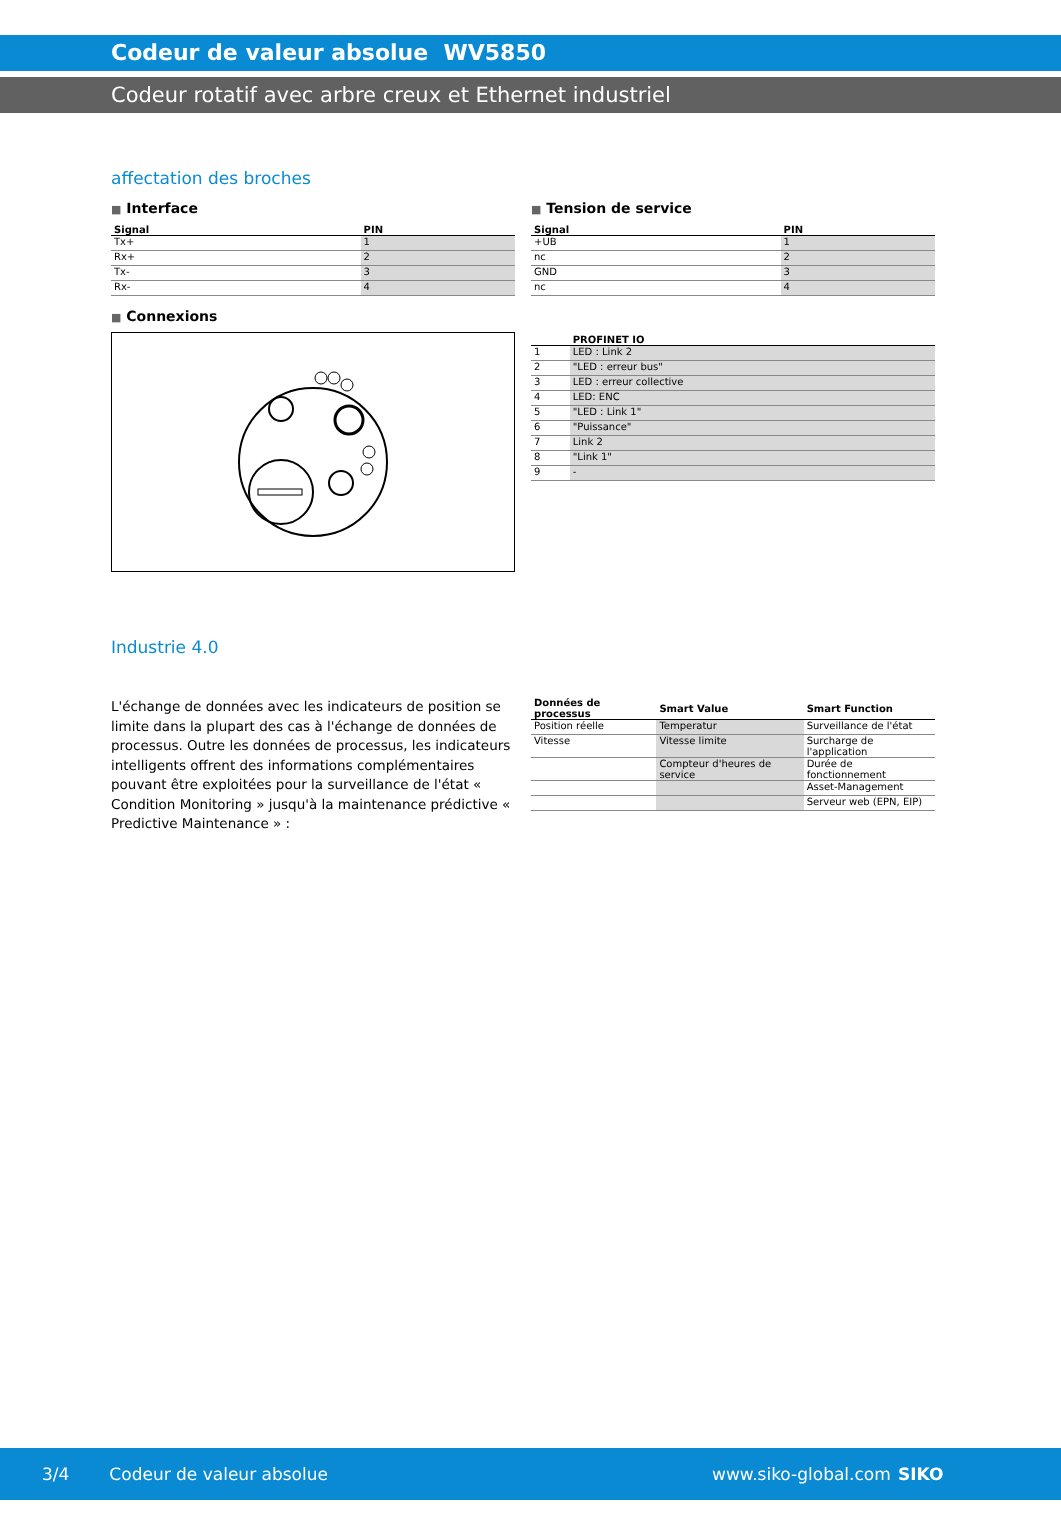Codeur de valeur absolue WV5850
Codeur rotatif avec arbre creux et Ethernet industriel
affectation des broches
■ Interface
| Signal | PIN |
| --- | --- |
| Tx+ | 1 |
| Rx+ | 2 |
| Tx- | 3 |
| Rx- | 4 |
■ Connexions
■ Tension de service
| Signal | PIN |
| --- | --- |
| +UB | 1 |
| nc | 2 |
| GND | 3 |
| nc | 4 |
| | PROFINET IO |
| --- | --- |
| 1 | LED : Link 2 |
| 2 | "LED : erreur bus" |
| 3 | LED : erreur collective |
| 4 | LED: ENC |
| 5 | "LED : Link 1" |
| 6 | "Puissance" |
| 7 | Link 2 |
| 8 | "Link 1" |
| 9 | - |
Industrie 4.0
L'échange de données avec les indicateurs de position se limite dans la plupart des cas à l'échange de données de processus. Outre les données de processus, les indicateurs intelligents offrent des informations complémentaires pouvant être exploitées pour la surveillance de l'état « Condition Monitoring » jusqu'à la maintenance prédictive « Predictive Maintenance » :
| Données de processus | Smart Value | Smart Function |
| --- | --- | --- |
| Position réelle | Temperatur | Surveillance de l'état |
| Vitesse | Vitesse limite | Surcharge de l'application |
| | Compteur d'heures de service | Durée de fonctionnement |
| | | Asset-Management |
| | | Serveur web (EPN, EIP) |
3/4 Codeur de valeur absolue www.siko-global.com SIKO